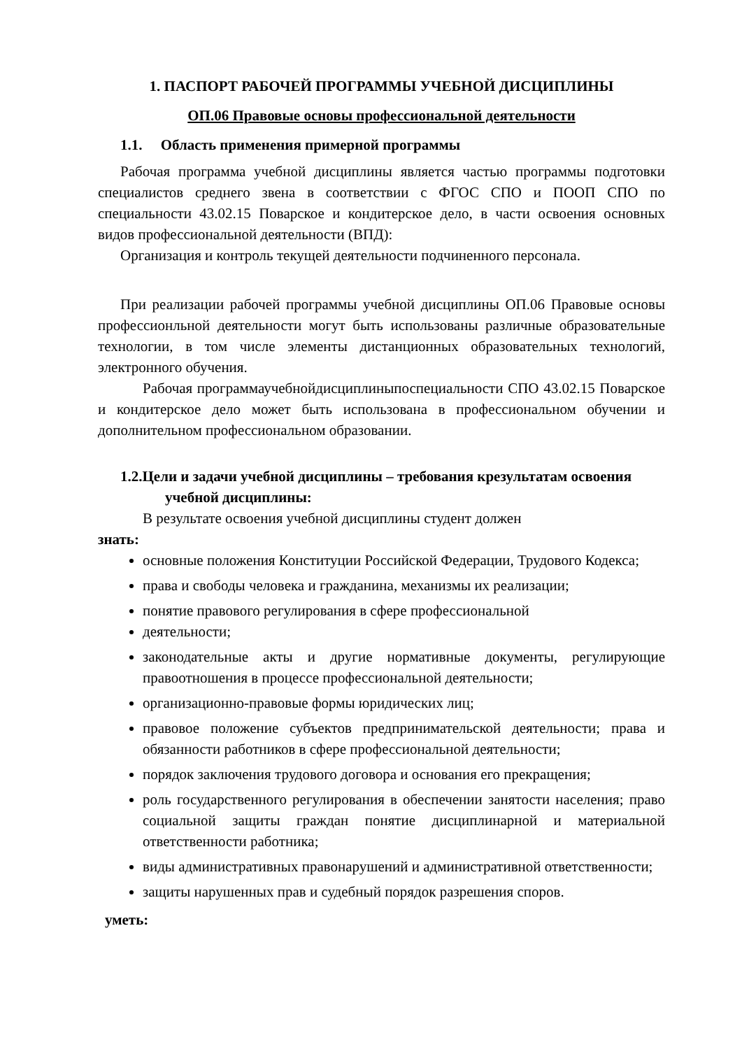1. ПАСПОРТ РАБОЧЕЙ ПРОГРАММЫ УЧЕБНОЙ ДИСЦИПЛИНЫ
ОП.06 Правовые основы профессиональной деятельности
1.1. Область применения примерной программы
Рабочая программа учебной дисциплины является частью программы подготовки специалистов среднего звена в соответствии с ФГОС СПО и ПООП СПО по специальности 43.02.15 Поварское и кондитерское дело, в части освоения основных видов профессиональной деятельности (ВПД):
Организация и контроль текущей деятельности подчиненного персонала.
При реализации рабочей программы учебной дисциплины ОП.06 Правовые основы профессионльной деятельности могут быть использованы различные образовательные технологии, в том числе элементы дистанционных образовательных технологий, электронного обучения.
Рабочая программаучебнойдисциплиныпоспециальности СПО 43.02.15 Поварское и кондитерское дело может быть использована в профессиональном обучении и дополнительном профессиональном образовании.
1.2.Цели и задачи учебной дисциплины – требования крезультатам освоения учебной дисциплины:
В результате освоения учебной дисциплины студент должен
знать:
основные положения Конституции Российской Федерации, Трудового Кодекса;
права и свободы человека и гражданина, механизмы их реализации;
понятие правового регулирования в сфере профессиональной
деятельности;
законодательные акты и другие нормативные документы, регулирующие правоотношения в процессе профессиональной деятельности;
организационно-правовые формы юридических лиц;
правовое положение субъектов предпринимательской деятельности; права и обязанности работников в сфере профессиональной деятельности;
порядок заключения трудового договора и основания его прекращения;
роль государственного регулирования в обеспечении занятости населения; право социальной защиты граждан понятие дисциплинарной и материальной ответственности работника;
виды административных правонарушений и административной ответственности;
защиты нарушенных прав и судебный порядок разрешения споров.
уметь: